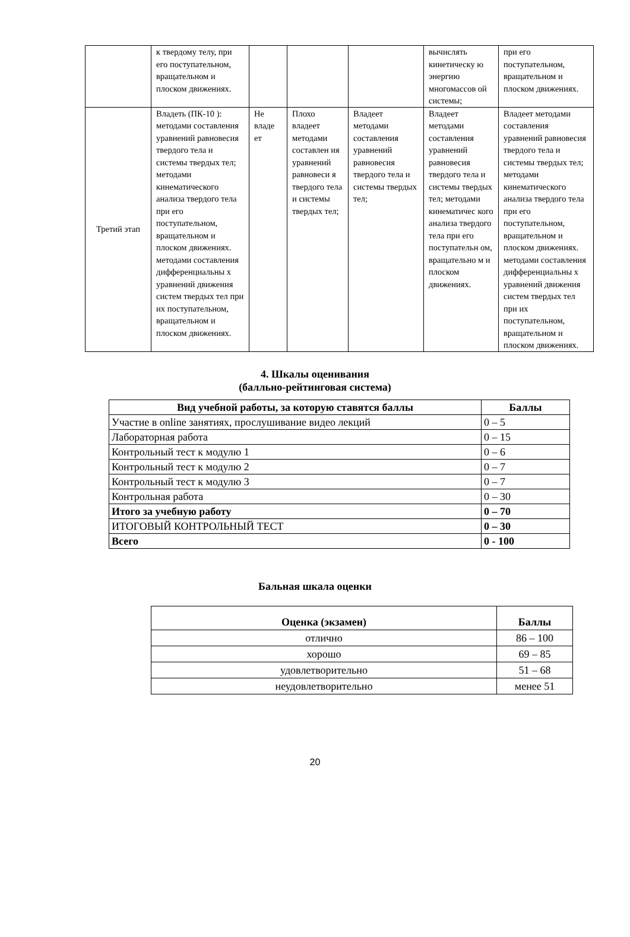| | к твердому телу, при его поступательном, вращательном и плоском движениях. | | | | вычислять кинетическу ю энергию многомассов ой системы; | при его поступательном, вращательном и плоском движениях. |
| Третий этап | Владеть (ПК-10 ): методами составления уравнений равновесия твердого тела и системы твердых тел; методами кинематического анализа твердого тела при его поступательном, вращательном и плоском движениях. методами составления дифференциальны х уравнений движения систем твердых тел при их поступательном, вращательном и плоском движениях. | Не владе ет | Плохо владеет методами составлен ия уравнений равновеси я твердого тела и системы твердых тел; | Владеет методами составления уравнений равновесия твердого тела и системы твердых тел; | Владеет методами составления уравнений равновесия твердого тела и системы твердых тел; методами кинематичес кого анализа твердого тела при его поступательн ом, вращательно м и плоском движениях. | Владеет методами составления уравнений равновесия твердого тела и системы твердых тел; методами кинематического анализа твердого тела при его поступательном, вращательном и плоском движениях. методами составления дифференциальны х уравнений движения систем твердых тел при их поступательном, вращательном и плоском движениях. |
4. Шкалы оценивания
(балльно-рейтинговая система)
| Вид учебной работы, за которую ставятся баллы | Баллы |
| --- | --- |
| Участие в online занятиях, прослушивание видео лекций | 0 – 5 |
| Лабораторная работа | 0 – 15 |
| Контрольный тест к модулю 1 | 0 – 6 |
| Контрольный тест к модулю 2 | 0 – 7 |
| Контрольный тест к модулю 3 | 0 – 7 |
| Контрольная работа | 0 – 30 |
| Итого за учебную работу | 0 – 70 |
| ИТОГОВЫЙ КОНТРОЛЬНЫЙ ТЕСТ | 0 – 30 |
| Всего | 0 - 100 |
Бальная шкала оценки
| Оценка (экзамен) | Баллы |
| --- | --- |
| отлично | 86 – 100 |
| хорошо | 69 – 85 |
| удовлетворительно | 51 – 68 |
| неудовлетворительно | менее 51 |
20